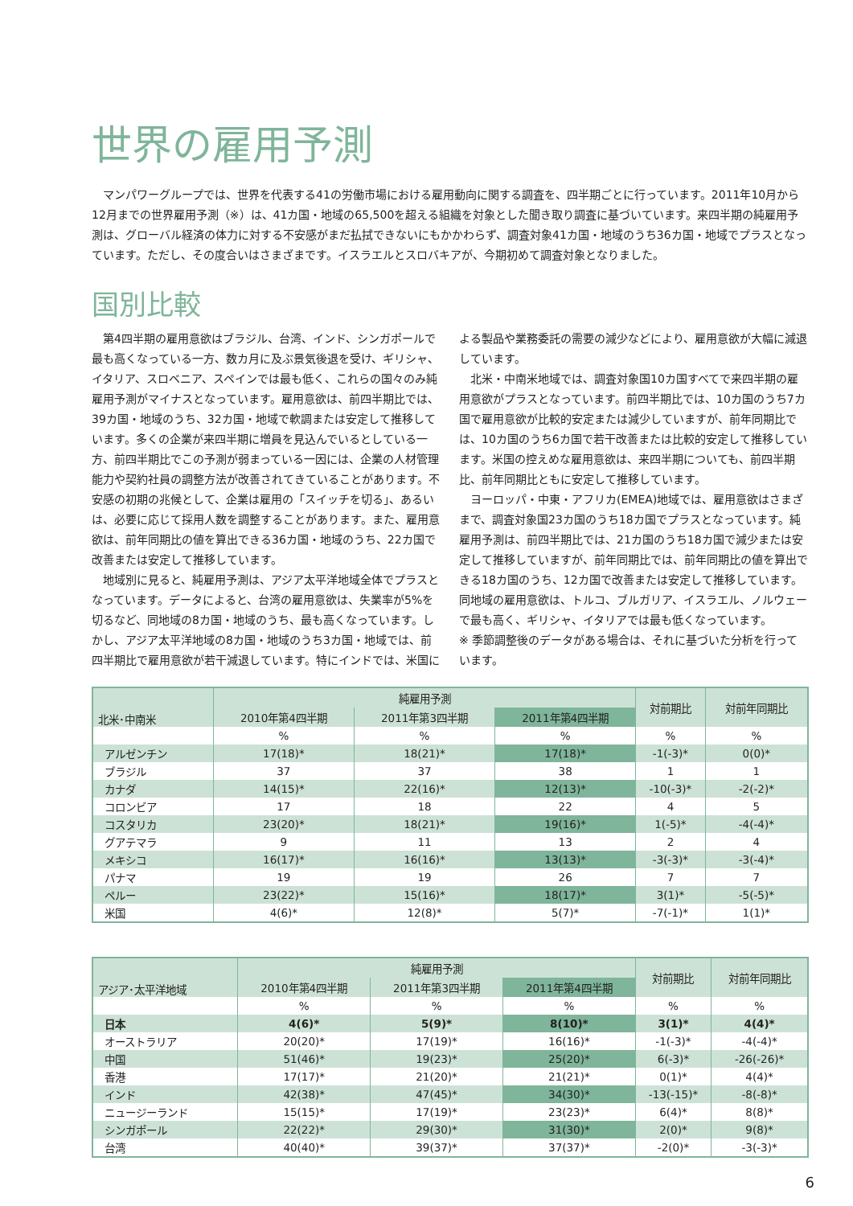世界の雇用予測
　マンパワーグループでは、世界を代表する41の労働市場における雇用動向に関する調査を、四半期ごとに行っています。2011年10月から12月までの世界雇用予測（※）は、41カ国・地域の65,500を超える組織を対象とした聞き取り調査に基づいています。来四半期の純雇用予測は、グローバル経済の体力に対する不安感がまだ払拭できないにもかかわらず、調査対象41カ国・地域のうち36カ国・地域でプラスとなっています。ただし、その度合いはさまざまです。イスラエルとスロバキアが、今期初めて調査対象となりました。
国別比較
第4四半期の雇用意欲はブラジル、台湾、インド、シンガポールで最も高くなっている一方、数カ月に及ぶ景気後退を受け、ギリシャ、イタリア、スロベニア、スペインでは最も低く、これらの国々のみ純雇用予測がマイナスとなっています。雇用意欲は、前四半期比では、39カ国・地域のうち、32カ国・地域で軟調または安定して推移しています。多くの企業が来四半期に増員を見込んでいるとしている一方、前四半期比でこの予測が弱まっている一因には、企業の人材管理能力や契約社員の調整方法が改善されてきていることがあります。不安感の初期の兆候として、企業は雇用の「スイッチを切る」、あるいは、必要に応じて採用人数を調整することがあります。また、雇用意欲は、前年同期比の値を算出できる36カ国・地域のうち、22カ国で改善または安定して推移しています。
地域別に見ると、純雇用予測は、アジア太平洋地域全体でプラスとなっています。データによると、台湾の雇用意欲は、失業率が5%を切るなど、同地域の8カ国・地域のうち、最も高くなっています。しかし、アジア太平洋地域の8カ国・地域のうち3カ国・地域では、前四半期比で雇用意欲が若干減退しています。特にインドでは、米国による製品や業務委託の需要の減少などにより、雇用意欲が大幅に減退しています。
北米・中南米地域では、調査対象国10カ国すべてで来四半期の雇用意欲がプラスとなっています。前四半期比では、10カ国のうち7カ国で雇用意欲が比較的安定または減少していますが、前年同期比では、10カ国のうち6カ国で若干改善または比較的安定して推移しています。米国の控えめな雇用意欲は、来四半期についても、前四半期比、前年同期比ともに安定して推移しています。
ヨーロッパ・中東・アフリカ(EMEA)地域では、雇用意欲はさまざまで、調査対象国23カ国のうち18カ国でプラスとなっています。純雇用予測は、前四半期比では、21カ国のうち18カ国で減少または安定して推移していますが、前年同期比では、前年同期比の値を算出できる18カ国のうち、12カ国で改善または安定して推移しています。同地域の雇用意欲は、トルコ、ブルガリア、イスラエル、ノルウェーで最も高く、ギリシャ、イタリアでは最も低くなっています。
※ 季節調整後のデータがある場合は、それに基づいた分析を行っています。
| 北米･中南米 | 純雇用予測 | | | 対前期比 | 対前年同期比 |
| --- | --- | --- | --- | --- | --- |
| | 2010年第4四半期 | 2011年第3四半期 | 2011年第4四半期 | | |
| | % | % | % | % | % |
| アルゼンチン | 17(18)* | 18(21)* | 17(18)* | -1(-3)* | 0(0)* |
| ブラジル | 37 | 37 | 38 | 1 | 1 |
| カナダ | 14(15)* | 22(16)* | 12(13)* | -10(-3)* | -2(-2)* |
| コロンビア | 17 | 18 | 22 | 4 | 5 |
| コスタリカ | 23(20)* | 18(21)* | 19(16)* | 1(-5)* | -4(-4)* |
| グアテマラ | 9 | 11 | 13 | 2 | 4 |
| メキシコ | 16(17)* | 16(16)* | 13(13)* | -3(-3)* | -3(-4)* |
| パナマ | 19 | 19 | 26 | 7 | 7 |
| ペルー | 23(22)* | 15(16)* | 18(17)* | 3(1)* | -5(-5)* |
| 米国 | 4(6)* | 12(8)* | 5(7)* | -7(-1)* | 1(1)* |
| アジア･太平洋地域 | 純雇用予測 | | | 対前期比 | 対前年同期比 |
| --- | --- | --- | --- | --- | --- |
| | 2010年第4四半期 | 2011年第3四半期 | 2011年第4四半期 | | |
| | % | % | % | % | % |
| 日本 | 4(6)* | 5(9)* | 8(10)* | 3(1)* | 4(4)* |
| オーストラリア | 20(20)* | 17(19)* | 16(16)* | -1(-3)* | -4(-4)* |
| 中国 | 51(46)* | 19(23)* | 25(20)* | 6(-3)* | -26(-26)* |
| 香港 | 17(17)* | 21(20)* | 21(21)* | 0(1)* | 4(4)* |
| インド | 42(38)* | 47(45)* | 34(30)* | -13(-15)* | -8(-8)* |
| ニュージーランド | 15(15)* | 17(19)* | 23(23)* | 6(4)* | 8(8)* |
| シンガポール | 22(22)* | 29(30)* | 31(30)* | 2(0)* | 9(8)* |
| 台湾 | 40(40)* | 39(37)* | 37(37)* | -2(0)* | -3(-3)* |
6